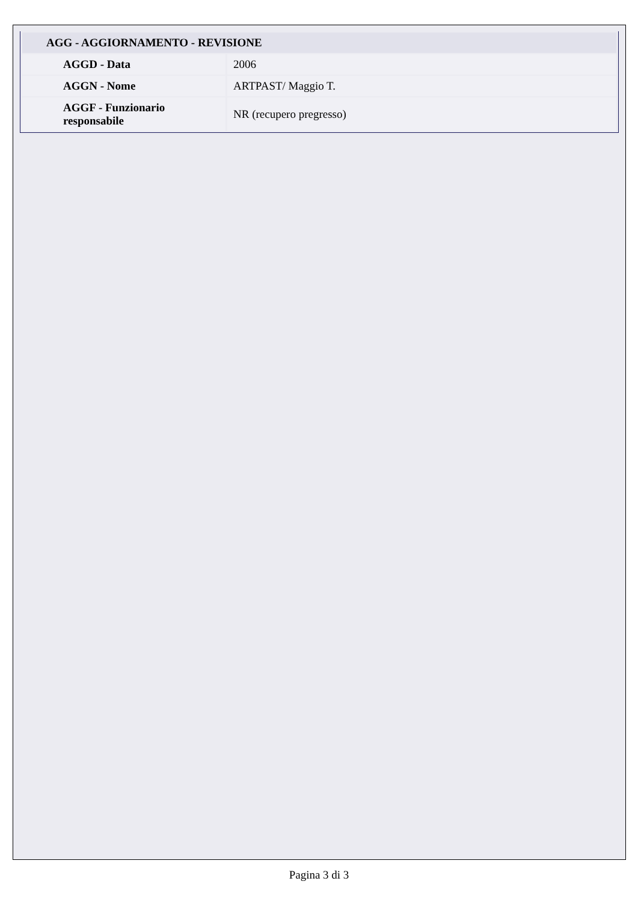| AGG - AGGIORNAMENTO - REVISIONE | |
| --- | --- |
| AGGD - Data | 2006 |
| AGGN - Nome | ARTPAST/ Maggio T. |
| AGGF - Funzionario responsabile | NR (recupero pregresso) |
Pagina 3 di 3